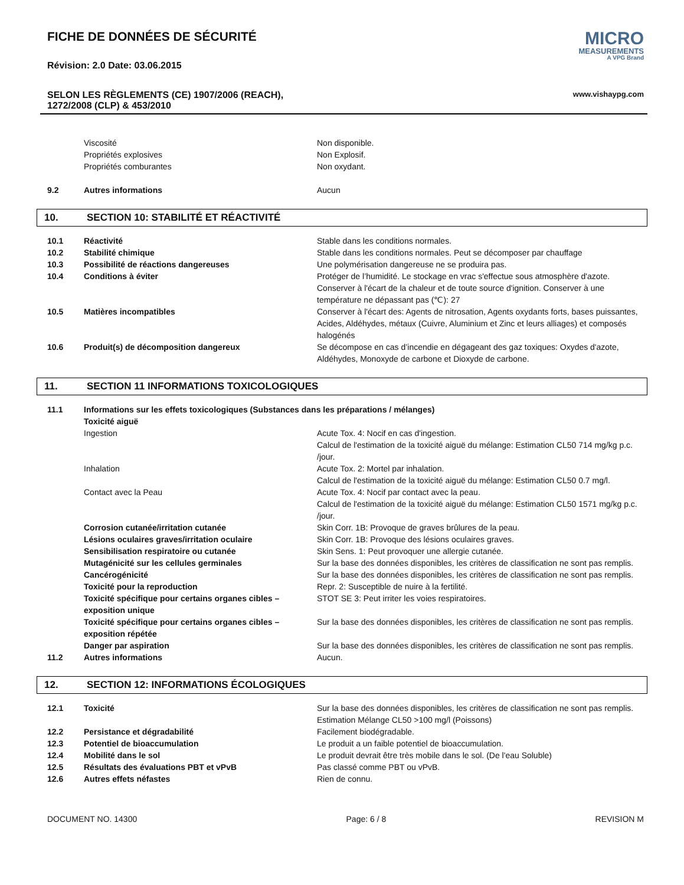FICHE DE DONNÉES DE SÉCURITÉ
Révision: 2.0 Date: 03.06.2015
MICRO
MEASUREMENTS
A VPG Brand
SELON LES RÈGLEMENTS (CE) 1907/2006 (REACH),
1272/2008 (CLP) & 453/2010
www.vishaypg.com
| | Viscosité | Non disponible. |
| | Propriétés explosives | Non Explosif. |
| | Propriétés comburantes | Non oxydant. |
| 9.2 | Autres informations | Aucun |
10. SECTION 10: STABILITÉ ET RÉACTIVITÉ
| 10.1 | Réactivité | Stable dans les conditions normales. |
| 10.2 | Stabilité chimique | Stable dans les conditions normales. Peut se décomposer par chauffage |
| 10.3 | Possibilité de réactions dangereuses | Une polymérisation dangereuse ne se produira pas. |
| 10.4 | Conditions à éviter | Protéger de l’humidité. Le stockage en vrac s'effectue sous atmosphère d'azote. Conserver à l'écart de la chaleur et de toute source d'ignition. Conserver à une température ne dépassant pas (℃): 27 |
| 10.5 | Matières incompatibles | Conserver à l'écart des: Agents de nitrosation, Agents oxydants forts, bases puissantes, Acides, Aldéhydes, métaux (Cuivre, Aluminium et Zinc et leurs alliages) et composés halogénés |
| 10.6 | Produit(s) de décomposition dangereux | Se décompose en cas d’incendie en dégageant des gaz toxiques: Oxydes d'azote, Aldéhydes, Monoxyde de carbone et Dioxyde de carbone. |
11. SECTION 11 INFORMATIONS TOXICOLOGIQUES
| 11.1 | Informations sur les effets toxicologiques (Substances dans les préparations / mélanges) Toxicité aiguë | |
| | Ingestion | Acute Tox. 4: Nocif en cas d'ingestion. Calcul de l'estimation de la toxicité aiguë du mélange: Estimation CL50 714 mg/kg p.c. /jour. |
| | Inhalation | Acute Tox. 2: Mortel par inhalation. Calcul de l'estimation de la toxicité aiguë du mélange: Estimation CL50 0.7 mg/l. |
| | Contact avec la Peau | Acute Tox. 4: Nocif par contact avec la peau. Calcul de l'estimation de la toxicité aiguë du mélange: Estimation CL50 1571 mg/kg p.c. /jour. |
| | Corrosion cutanée/irritation cutanée | Skin Corr. 1B: Provoque de graves brûlures de la peau. |
| | Lésions oculaires graves/irritation oculaire | Skin Corr. 1B: Provoque des lésions oculaires graves. |
| | Sensibilisation respiratoire ou cutanée | Skin Sens. 1: Peut provoquer une allergie cutanée. |
| | Mutagénicité sur les cellules germinales | Sur la base des données disponibles, les critères de classification ne sont pas remplis. |
| | Cancérogénicité | Sur la base des données disponibles, les critères de classification ne sont pas remplis. |
| | Toxicité pour la reproduction | Repr. 2: Susceptible de nuire à la fertilité. |
| | Toxicité spécifique pour certains organes cibles – exposition unique | STOT SE 3: Peut irriter les voies respiratoires. |
| | Toxicité spécifique pour certains organes cibles – exposition répétée | Sur la base des données disponibles, les critères de classification ne sont pas remplis. |
| | Danger par aspiration | Sur la base des données disponibles, les critères de classification ne sont pas remplis. |
| 11.2 | Autres informations | Aucun. |
12. SECTION 12: INFORMATIONS ÉCOLOGIQUES
| 12.1 | Toxicité | Sur la base des données disponibles, les critères de classification ne sont pas remplis. Estimation Mélange CL50 >100 mg/l (Poissons) |
| 12.2 | Persistance et dégradabilité | Facilement biodégradable. |
| 12.3 | Potentiel de bioaccumulation | Le produit a un faible potentiel de bioaccumulation. |
| 12.4 | Mobilité dans le sol | Le produit devrait être très mobile dans le sol. (De l'eau Soluble) |
| 12.5 | Résultats des évaluations PBT et vPvB | Pas classé comme PBT ou vPvB. |
| 12.6 | Autres effets néfastes | Rien de connu. |
DOCUMENT NO. 14300 Page: 6 / 8 REVISION M